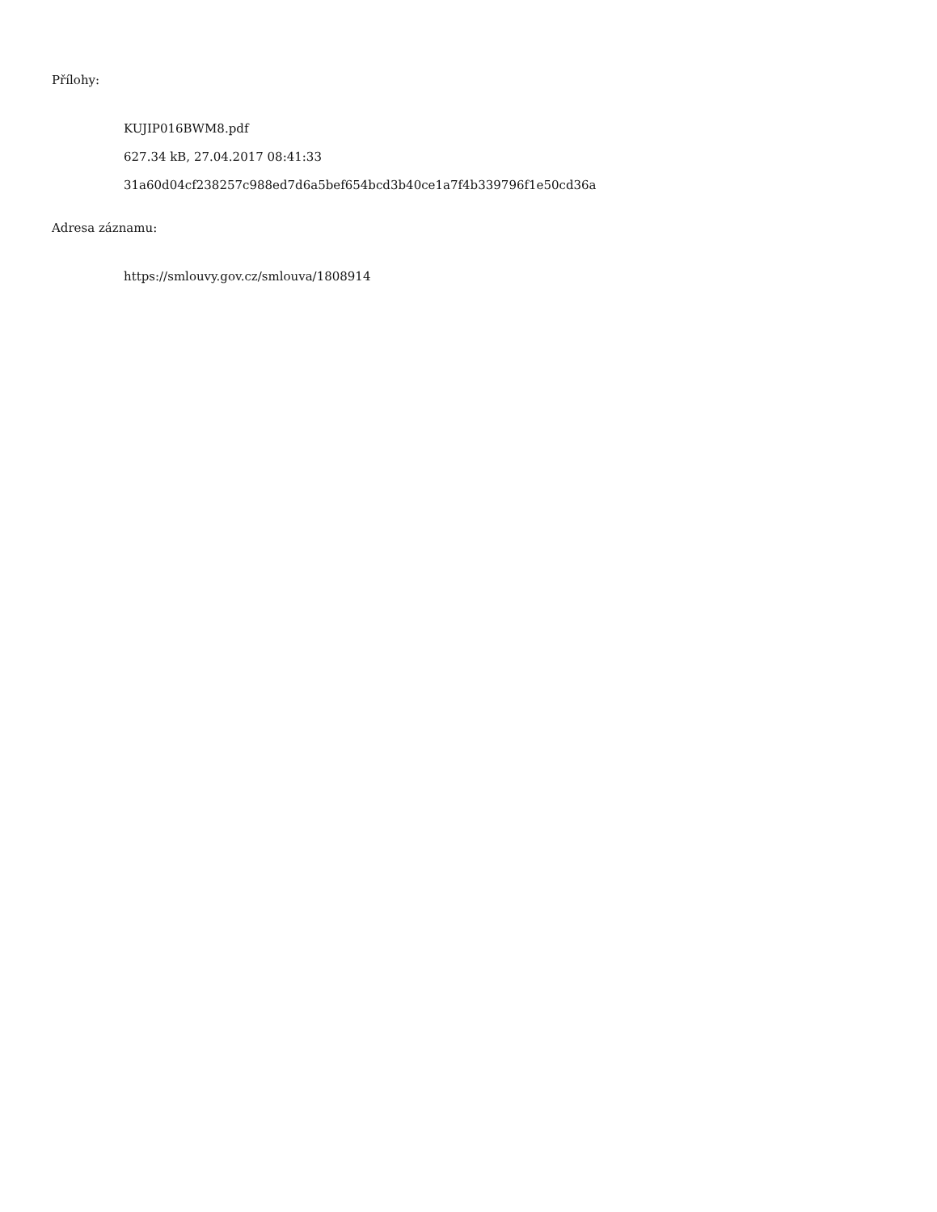Přílohy:
KUJIP016BWM8.pdf
627.34 kB, 27.04.2017 08:41:33
31a60d04cf238257c988ed7d6a5bef654bcd3b40ce1a7f4b339796f1e50cd36a
Adresa záznamu:
https://smlouvy.gov.cz/smlouva/1808914